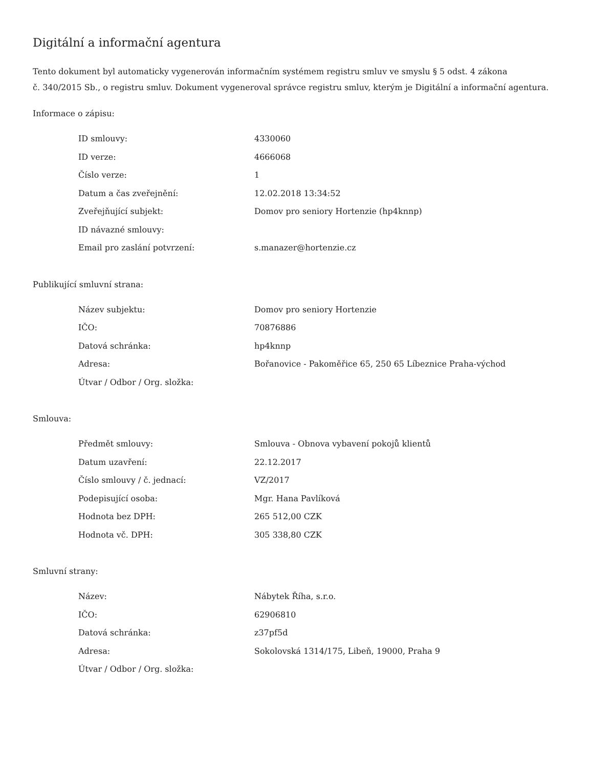Digitální a informační agentura
Tento dokument byl automaticky vygenerován informačním systémem registru smluv ve smyslu § 5 odst. 4 zákona
č. 340/2015 Sb., o registru smluv. Dokument vygeneroval správce registru smluv, kterým je Digitální a informační agentura.
Informace o zápisu:
| ID smlouvy: | 4330060 |
| ID verze: | 4666068 |
| Číslo verze: | 1 |
| Datum a čas zveřejnění: | 12.02.2018 13:34:52 |
| Zveřejňující subjekt: | Domov pro seniory Hortenzie (hp4knnp) |
| ID návazné smlouvy: | |
| Email pro zaslání potvrzení: | s.manazer@hortenzie.cz |
Publikující smluvní strana:
| Název subjektu: | Domov pro seniory Hortenzie |
| IČO: | 70876886 |
| Datová schránka: | hp4knnp |
| Adresa: | Bořanovice - Pakoměřice 65, 250 65 Líbeznice Praha-východ |
| Útvar / Odbor / Org. složka: | |
Smlouva:
| Předmět smlouvy: | Smlouva - Obnova vybavení pokojů klientů |
| Datum uzavření: | 22.12.2017 |
| Číslo smlouvy / č. jednací: | VZ/2017 |
| Podepisující osoba: | Mgr. Hana Pavlíková |
| Hodnota bez DPH: | 265 512,00 CZK |
| Hodnota vč. DPH: | 305 338,80 CZK |
Smluvní strany:
| Název: | Nábytek Říha, s.r.o. |
| IČO: | 62906810 |
| Datová schránka: | z37pf5d |
| Adresa: | Sokolovská 1314/175, Libeň, 19000, Praha 9 |
| Útvar / Odbor / Org. složka: | |